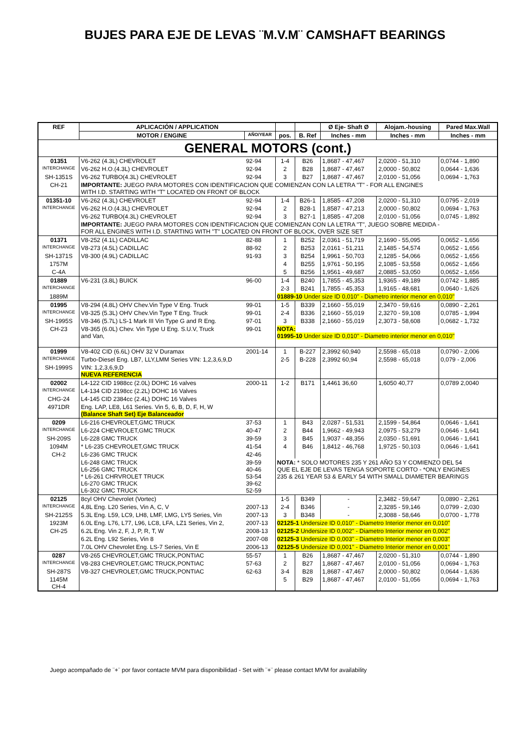BUJES PARA EJE DE LEVAS ¨M.V.M¨ CAMSHAFT BEARINGS
| REF | APLICACIÓN / APPLICATION | | | | Ø Eje- Shaft Ø | Alojam.-housing | Pared Max.Wall |
| --- | --- | --- | --- | --- | --- | --- | --- |
| | MOTOR / ENGINE | AÑO/YEAR | pos. | B. Ref | Inches - mm | Inches - mm | Inches - mm |
| GENERAL MOTORS (cont.) | | | | | | | |
| 01351 | V6-262 (4.3L) CHEVROLET | 92-94 | 1-4 | B26 | 1,8687 - 47,467 | 2,0200 - 51,310 | 0,0744 - 1,890 |
| INTERCHANGE | V6-262 H.O.(4.3L) CHEVROLET | 92-94 | 2 | B28 | 1,8687 - 47,467 | 2,0000 - 50,802 | 0,0644 - 1,636 |
| SH-1351S | V6-262 TURBO(4.3L) CHEVROLET | 92-94 | 3 | B27 | 1,8687 - 47,467 | 2,0100 - 51,056 | 0,0694 - 1,763 |
| CH-21 | IMPORTANTE: JUEGO PARA MOTORES CON IDENTIFICACION QUE COMIENZAN CON LA LETRA "T" - FOR ALL ENGINES WITH I.D. STARTING WITH "T" LOCATED ON FRONT OF BLOCK | | | | | | |
| 01351-10 | V6-262 (4.3L) CHEVROLET | 92-94 | 1-4 | B26-1 | 1,8585 - 47,208 | 2,0200 - 51,310 | 0,0795 - 2,019 |
| INTERCHANGE | V6-262 H.O.(4.3L) CHEVROLET | 92-94 | 2 | B28-1 | 1,8587 - 47,213 | 2,0000 - 50,802 | 0,0694 - 1,763 |
| | V6-262 TURBO(4.3L) CHEVROLET | 92-94 | 3 | B27-1 | 1,8585 - 47,208 | 2,0100 - 51,056 | 0,0745 - 1,892 |
| | IMPORTANTE: JUEGO PARA MOTORES CON IDENTIFICACION QUE COMIENZAN CON LA LETRA "T", JUEGO SOBRE MEDIDA - FOR ALL ENGINES WITH I.D. STARTING WITH "T" LOCATED ON FRONT OF BLOCK, OVER SIZE SET | | | | | | |
| 01371 | V8-252 (4.1L) CADILLAC | 82-88 | 1 | B252 | 2,0361 - 51,719 | 2,1690 - 55,095 | 0,0652 - 1,656 |
| INTERCHANGE | V8-273 (4.5L) CADILLAC | 88-92 | 2 | B253 | 2,0161 - 51,211 | 2,1485 - 54,574 | 0,0652 - 1,656 |
| SH-1371S | V8-300 (4.9L) CADILLAC | 91-93 | 3 | B254 | 1,9961 - 50,703 | 2,1285 - 54,066 | 0,0652 - 1,656 |
| 1757M | | | 4 | B255 | 1,9761 - 50,195 | 2,1085 - 53,558 | 0,0652 - 1,656 |
| C-4A | | | 5 | B256 | 1,9561 - 49,687 | 2,0885 - 53,050 | 0,0652 - 1,656 |
| 01889 | V6-231 (3.8L) BUICK | 96-00 | 1-4 | B240 | 1,7855 - 45,353 | 1,9365 - 49,189 | 0,0742 - 1,885 |
| INTERCHANGE | | | 2-3 | B241 | 1,7855 - 45,353 | 1,9165 - 48,681 | 0,0640 - 1,626 |
| 1889M | | | 01889-10 Under size ID 0,010" - Diametro interior menor en 0,010" | | | | |
| 01995 | V8-294 (4.8L) OHV Chev.Vin Type V Eng. Truck | 99-01 | 1-5 | B339 | 2,1660 - 55,019 | 2,3470 - 59,616 | 0,0890 - 2,261 |
| INTERCHANGE | V8-325 (5.3L) OHV Chev.Vin Type T Eng. Truck | 99-01 | 2-4 | B336 | 2,1660 - 55,019 | 2,3270 - 59,108 | 0,0785 - 1,994 |
| SH-1995S | V8-346 (5.7L) LS-1 Mark III Vin Type G and R Eng. | 97-01 | 3 | B338 | 2,1660 - 55,019 | 2,3073 - 58,608 | 0,0682 - 1,732 |
| CH-23 | V8-365 (6.0L) Chev. Vin Type U Eng. S.U.V, Truck and Van, | 99-01 | NOTA: 01995-10 Under size ID 0,010" - Diametro interior menor en 0,010" | | | | |
| 01999 | V8-402 CID (6.6L) OHV 32 V Duramax | 2001-14 | 1 | B-227 | 2,3992 60,940 | 2,5598 - 65,018 | 0,0790 - 2,006 |
| INTERCHANGE | Turbo-Diesel Eng. LB7, LLY,LMM Series VIN: 1,2,3,6,9,D | | 2-5 | B-228 | 2,3992 60,94 | 2,5598 - 65,018 | 0,079 - 2,006 |
| SH-1999S | VIN: 1,2,3,6,9,D NUEVA REFERENCIA | | | | | | |
| 02002 | L4-122 CID 1988cc (2.0L) DOHC 16 valves | 2000-11 | 1-2 | B171 | 1,4461 36,60 | 1,6050 40,77 | 0,0789 2,0040 |
| INTERCHANGE | L4-134 CID 2198cc (2.2L) DOHC 16 Valves | | | | | | |
| CHG-24 | L4-145 CID 2384cc (2.4L) DOHC 16 Valves | | | | | | |
| 4971DR | Eng. LAP, LE8, L61 Series. Vin 5, 6, B, D, F, H, W (Balance Shaft Set) Eje Balanceador | | | | | | |
| 0209 | L6-216 CHEVROLET,GMC TRUCK | 37-53 | 1 | B43 | 2,0287 - 51,531 | 2,1599 - 54,864 | 0,0646 - 1,641 |
| INTERCHANGE | L6-224 CHEVROLET,GMC TRUCK | 40-47 | 2 | B44 | 1,9662 - 49,943 | 2,0975 - 53,279 | 0,0646 - 1,641 |
| SH-209S | L6-228 GMC TRUCK | 39-59 | 3 | B45 | 1,9037 - 48,356 | 2,0350 - 51,691 | 0,0646 - 1,641 |
| 1094M | * L6-235 CHEVROLET,GMC TRUCK | 41-54 | 4 | B46 | 1,8412 - 46,768 | 1,9725 - 50,103 | 0,0646 - 1,641 |
| CH-2 | L6-236 GMC TRUCK | 42-46 | | | | | |
| | L6-248 GMC TRUCK L6-256 GMC TRUCK * L6-261 CHRVROLET TRUCK L6-270 GMC TRUCK L6-302 GMC TRUCK | 39-59 40-46 53-54 39-62 52-59 | NOTA: * SOLO MOTORES 235 Y 261 AÑO 53 Y COMIENZO DEL 54 QUE EL EJE DE LEVAS TENGA SOPORTE CORTO - *ONLY ENGINES 235 & 261 YEAR 53 & EARLY 54 WITH SMALL DIAMETER BEARINGS | | | | |
| 02125 | 8cyl OHV Chevrolet (Vortec) | | 1-5 | B349 | - | 2,3482 - 59,647 | 0,0890 - 2,261 |
| INTERCHANGE | 4,8L Eng. L20 Series, Vin A, C, V | 2007-13 | 2-4 | B346 | - | 2,3285 - 59,146 | 0,0799 - 2,030 |
| SH-2125S | 5.3L Eng. L59, LC9, LH8, LMF, LMG, LY5 Series, Vin | 2007-13 | 3 | B348 | - | 2,3088 - 58,646 | 0,0700 - 1,778 |
| 1923M | 6.0L Eng. L76, L77, L96, LC8, LFA, LZ1 Series, Vin 2, | 2007-13 | 02125-1 Undersize ID 0,010" - Diametro Interior menor en 0,010" | | | | |
| CH-25 | 6.2L Eng. Vin 2, F, J, P, R, T, W | 2008-13 | 02125-2 Undersize ID 0,002" - Diametro Interior menor en 0,002" | | | | |
| | 6.2L Eng. L92 Series, Vin 8 | 2007-08 | 02125-3 Undersize ID 0,003" - Diametro Interior menor en 0,003" | | | | |
| | 7.0L OHV Chevrolet Eng. LS-7 Series, Vin E | 2006-13 | 02125-5 Undersize ID 0,001" - Diametro Interior menor en 0,001" | | | | |
| 0287 | V8-265 CHEVROLET,GMC TRUCK,PONTIAC | 55-57 | 1 | B26 | 1,8687 - 47,467 | 2,0200 - 51,310 | 0,0744 - 1,890 |
| INTERCHANGE | V8-283 CHEVROLET,GMC TRUCK,PONTIAC | 57-63 | 2 | B27 | 1,8687 - 47,467 | 2,0100 - 51,056 | 0,0694 - 1,763 |
| SH-287S | V8-327 CHEVROLET,GMC TRUCK,PONTIAC | 62-63 | 3-4 | B28 | 1,8687 - 47,467 | 2,0000 - 50,802 | 0,0644 - 1,636 |
| 1145M CH-4 | | | 5 | B29 | 1,8687 - 47,467 | 2,0100 - 51,056 | 0,0694 - 1,763 |
Juego acompañado de ¨+¨ por favor contacte MVM para disponibilidad - Set with ¨+¨ please contact MVM for availability